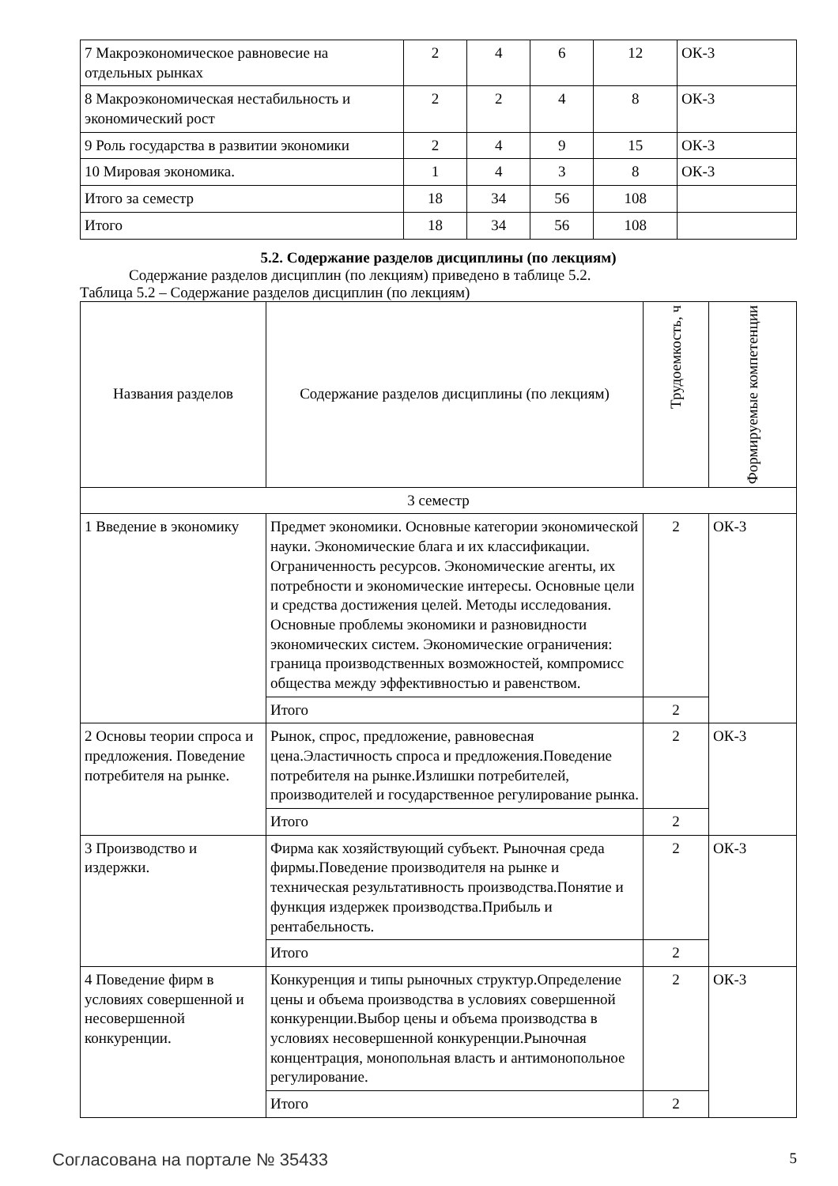| 7 Макроэкономическое равновесие на отдельных рынках | 2 | 4 | 6 | 12 | ОК-3 |
| 8 Макроэкономическая нестабильность и экономический рост | 2 | 2 | 4 | 8 | ОК-3 |
| 9 Роль государства в развитии экономики | 2 | 4 | 9 | 15 | ОК-3 |
| 10 Мировая экономика. | 1 | 4 | 3 | 8 | ОК-3 |
| Итого за семестр | 18 | 34 | 56 | 108 | |
| Итого | 18 | 34 | 56 | 108 | |
5.2. Содержание разделов дисциплины (по лекциям)
Содержание разделов дисциплин (по лекциям) приведено в таблице 5.2.
Таблица 5.2 – Содержание разделов дисциплин (по лекциям)
| Названия разделов | Содержание разделов дисциплины (по лекциям) | Трудоемкость, ч | Формируемые компетенции |
| --- | --- | --- | --- |
| 3 семестр | | | |
| 1 Введение в экономику | Предмет экономики. Основные категории экономической науки. Экономические блага и их классификации. Ограниченность ресурсов. Экономические агенты, их потребности и экономические интересы. Основные цели и средства достижения целей. Методы исследования. Основные проблемы экономики и разновидности экономических систем. Экономические ограничения: граница производственных возможностей, компромисс общества между эффективностью и равенством. | 2 | ОК-3 |
| | Итого | 2 | |
| 2 Основы теории спроса и предложения. Поведение потребителя на рынке. | Рынок, спрос, предложение, равновесная цена.Эластичность спроса и предложения.Поведение потребителя на рынке.Излишки потребителей, производителей и государственное регулирование рынка. | 2 | ОК-3 |
| | Итого | 2 | |
| 3 Производство и издержки. | Фирма как хозяйствующий субъект. Рыночная среда фирмы.Поведение производителя на рынке и техническая результативность производства.Понятие и функция издержек производства.Прибыль и рентабельность. | 2 | ОК-3 |
| | Итого | 2 | |
| 4 Поведение фирм в условиях совершенной и несовершенной конкуренции. | Конкуренция и типы рыночных структур.Определение цены и объема производства в условиях совершенной конкуренции.Выбор цены и объема производства в условиях несовершенной конкуренции.Рыночная концентрация, монопольная власть и антимонопольное регулирование. | 2 | ОК-3 |
| | Итого | 2 | |
Согласована на портале № 35433 5